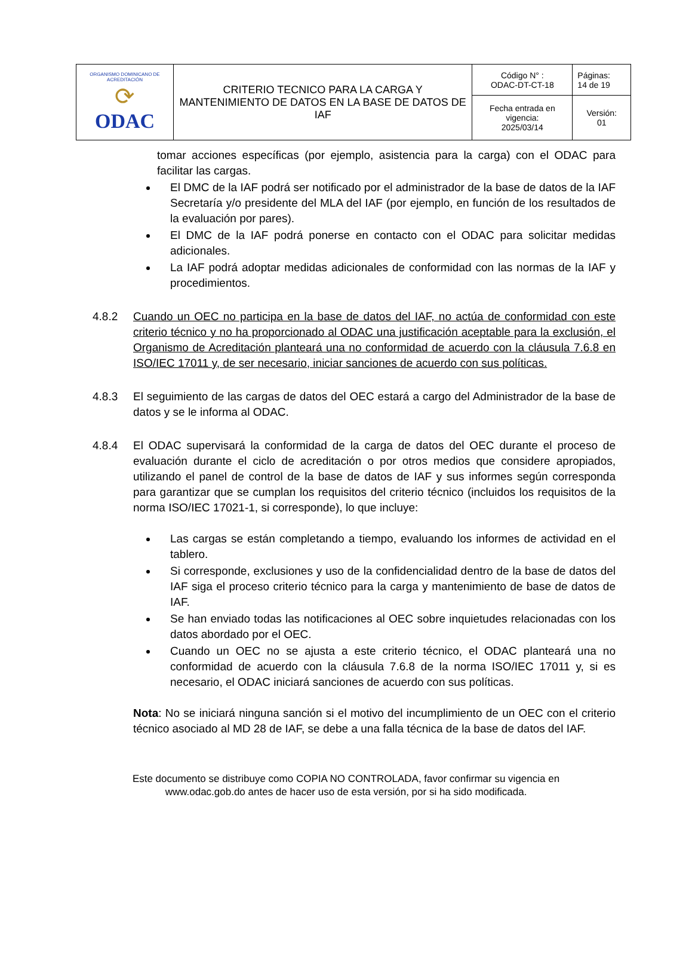| ORGANISMO DOMINICANO DE ACREDITACIÓN ⟳ ODAC | CRITERIO TECNICO PARA LA CARGA Y MANTENIMIENTO DE DATOS EN LA BASE DE DATOS DE IAF | Código N° : ODAC-DT-CT-18 | Páginas: 14 de 19 |
| | | Fecha entrada en vigencia: 2025/03/14 | Versión: 01 |
tomar acciones específicas (por ejemplo, asistencia para la carga) con el ODAC para facilitar las cargas.
El DMC de la IAF podrá ser notificado por el administrador de la base de datos de la IAF Secretaría y/o presidente del MLA del IAF (por ejemplo, en función de los resultados de la evaluación por pares).
El DMC de la IAF podrá ponerse en contacto con el ODAC para solicitar medidas adicionales.
La IAF podrá adoptar medidas adicionales de conformidad con las normas de la IAF y procedimientos.
4.8.2 Cuando un OEC no participa en la base de datos del IAF, no actúa de conformidad con este criterio técnico y no ha proporcionado al ODAC una justificación aceptable para la exclusión, el Organismo de Acreditación planteará una no conformidad de acuerdo con la cláusula 7.6.8 en ISO/IEC 17011 y, de ser necesario, iniciar sanciones de acuerdo con sus políticas.
4.8.3 El seguimiento de las cargas de datos del OEC estará a cargo del Administrador de la base de datos y se le informa al ODAC.
4.8.4 El ODAC supervisará la conformidad de la carga de datos del OEC durante el proceso de evaluación durante el ciclo de acreditación o por otros medios que considere apropiados, utilizando el panel de control de la base de datos de IAF y sus informes según corresponda para garantizar que se cumplan los requisitos del criterio técnico (incluidos los requisitos de la norma ISO/IEC 17021-1, si corresponde), lo que incluye:
Las cargas se están completando a tiempo, evaluando los informes de actividad en el tablero.
Si corresponde, exclusiones y uso de la confidencialidad dentro de la base de datos del IAF siga el proceso criterio técnico para la carga y mantenimiento de base de datos de IAF.
Se han enviado todas las notificaciones al OEC sobre inquietudes relacionadas con los datos abordado por el OEC.
Cuando un OEC no se ajusta a este criterio técnico, el ODAC planteará una no conformidad de acuerdo con la cláusula 7.6.8 de la norma ISO/IEC 17011 y, si es necesario, el ODAC iniciará sanciones de acuerdo con sus políticas.
Nota: No se iniciará ninguna sanción si el motivo del incumplimiento de un OEC con el criterio técnico asociado al MD 28 de IAF, se debe a una falla técnica de la base de datos del IAF.
Este documento se distribuye como COPIA NO CONTROLADA, favor confirmar su vigencia en
www.odac.gob.do antes de hacer uso de esta versión, por si ha sido modificada.